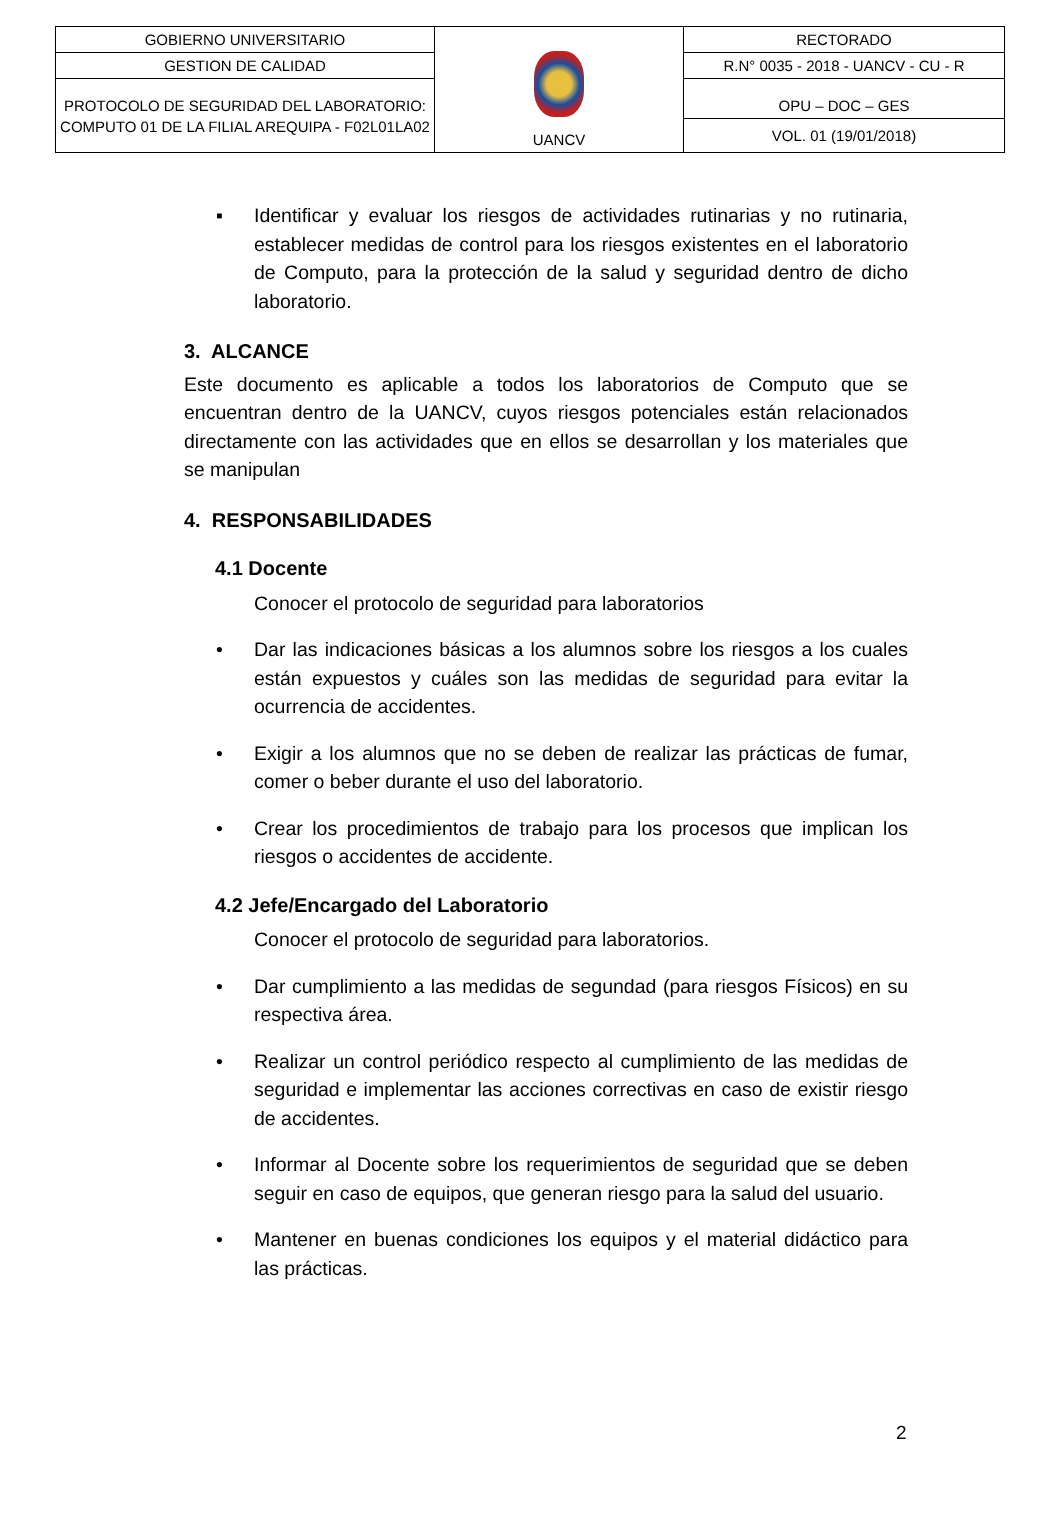| GOBIERNO UNIVERSITARIO | UANCV | RECTORADO |
| GESTION DE CALIDAD | | R.N° 0035 - 2018 - UANCV - CU - R |
| PROTOCOLO DE SEGURIDAD DEL LABORATORIO: COMPUTO 01 DE LA FILIAL AREQUIPA - F02L01LA02 | | OPU – DOC – GES VOL. 01 (19/01/2018) |
▪ Identificar y evaluar los riesgos de actividades rutinarias y no rutinaria, establecer medidas de control para los riesgos existentes en el laboratorio de Computo, para la protección de la salud y seguridad dentro de dicho laboratorio.
3. ALCANCE
Este documento es aplicable a todos los laboratorios de Computo que se encuentran dentro de la UANCV, cuyos riesgos potenciales están relacionados directamente con las actividades que en ellos se desarrollan y los materiales que se manipulan
4. RESPONSABILIDADES
4.1 Docente
Conocer el protocolo de seguridad para laboratorios
• Dar las indicaciones básicas a los alumnos sobre los riesgos a los cuales están expuestos y cuáles son las medidas de seguridad para evitar la ocurrencia de accidentes.
• Exigir a los alumnos que no se deben de realizar las prácticas de fumar, comer o beber durante el uso del laboratorio.
• Crear los procedimientos de trabajo para los procesos que implican los riesgos o accidentes de accidente.
4.2 Jefe/Encargado del Laboratorio
Conocer el protocolo de seguridad para laboratorios.
• Dar cumplimiento a las medidas de segundad (para riesgos Físicos) en su respectiva área.
• Realizar un control periódico respecto al cumplimiento de las medidas de seguridad e implementar las acciones correctivas en caso de existir riesgo de accidentes.
• Informar al Docente sobre los requerimientos de seguridad que se deben seguir en caso de equipos, que generan riesgo para la salud del usuario.
• Mantener en buenas condiciones los equipos y el material didáctico para las prácticas.
2